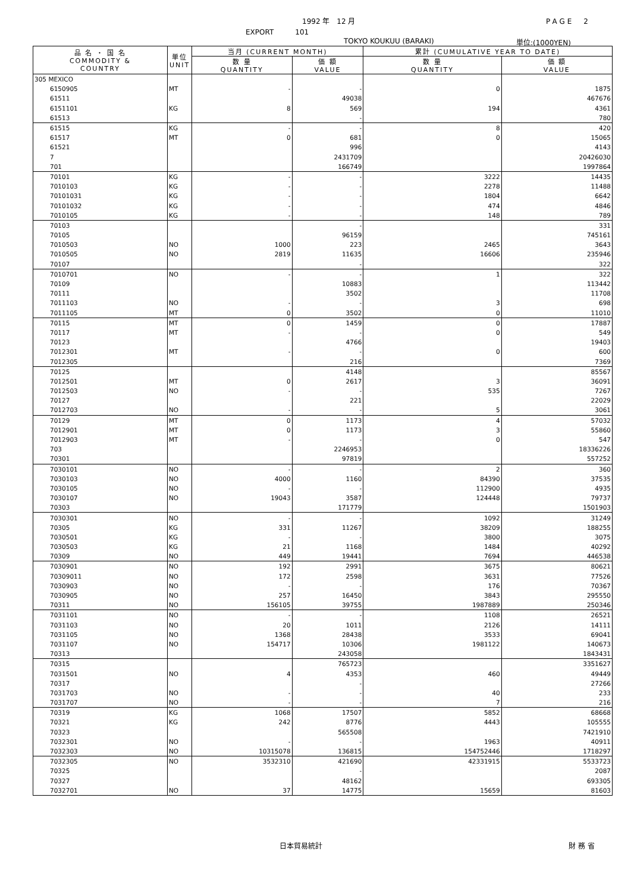1992 年　12 月 PAGE　2
EXPORT　　　101
TOKYO KOUKUU (BARAKI) 単位:(1000YEN)
| 品 名 ・ 国 名 COMMODITY & COUNTRY | 単位 UNIT | 当月 (CURRENT MONTH) | | 累計 (CUMULATIVE YEAR TO DATE) | |
| --- | --- | --- | --- | --- | --- |
| | | 数 量 QUANTITY | 価 額 VALUE | 数 量 QUANTITY | 価 額 VALUE |
| 305 MEXICO | | | | | |
| 6150905 | MT | - | - | 0 | 1875 |
| 61511 | | | 49038 | | 467676 |
| 6151101 | KG | 8 | 569 | 194 | 4361 |
| 61513 | | | - | | 780 |
| 61515 | KG | - | - | 8 | 420 |
| 61517 | MT | 0 | 681 | 0 | 15065 |
| 61521 | | | 996 | | 4143 |
| 7 | | | 2431709 | | 20426030 |
| 701 | | | 166749 | | 1997864 |
| 70101 | KG | - | - | 3222 | 14435 |
| 7010103 | KG | - | - | 2278 | 11488 |
| 70101031 | KG | - | - | 1804 | 6642 |
| 70101032 | KG | - | - | 474 | 4846 |
| 7010105 | KG | - | - | 148 | 789 |
| 70103 | | | - | | 331 |
| 70105 | | | 96159 | | 745161 |
| 7010503 | NO | 1000 | 223 | 2465 | 3643 |
| 7010505 | NO | 2819 | 11635 | 16606 | 235946 |
| 70107 | | | - | | 322 |
| 7010701 | NO | - | - | 1 | 322 |
| 70109 | | | 10883 | | 113442 |
| 70111 | | | 3502 | | 11708 |
| 7011103 | NO | - | - | 3 | 698 |
| 7011105 | MT | 0 | 3502 | 0 | 11010 |
| 70115 | MT | 0 | 1459 | 0 | 17887 |
| 70117 | MT | - | - | 0 | 549 |
| 70123 | | | 4766 | | 19403 |
| 7012301 | MT | - | - | 0 | 600 |
| 7012305 | | | 216 | | 7369 |
| 70125 | | | 4148 | | 85567 |
| 7012501 | MT | 0 | 2617 | 3 | 36091 |
| 7012503 | NO | - | - | 535 | 7267 |
| 70127 | | | 221 | | 22029 |
| 7012703 | NO | - | - | 5 | 3061 |
| 70129 | MT | 0 | 1173 | 4 | 57032 |
| 7012901 | MT | 0 | 1173 | 3 | 55860 |
| 7012903 | MT | - | - | 0 | 547 |
| 703 | | | 2246953 | | 18336226 |
| 70301 | | | 97819 | | 557252 |
| 7030101 | NO | - | - | 2 | 360 |
| 7030103 | NO | 4000 | 1160 | 84390 | 37535 |
| 7030105 | NO | - | - | 112900 | 4935 |
| 7030107 | NO | 19043 | 3587 | 124448 | 79737 |
| 70303 | | | 171779 | | 1501903 |
| 7030301 | NO | - | - | 1092 | 31249 |
| 70305 | KG | 331 | 11267 | 38209 | 188255 |
| 7030501 | KG | - | - | 3800 | 3075 |
| 7030503 | KG | 21 | 1168 | 1484 | 40292 |
| 70309 | NO | 449 | 19441 | 7694 | 446538 |
| 7030901 | NO | 192 | 2991 | 3675 | 80621 |
| 70309011 | NO | 172 | 2598 | 3631 | 77526 |
| 7030903 | NO | - | - | 176 | 70367 |
| 7030905 | NO | 257 | 16450 | 3843 | 295550 |
| 70311 | NO | 156105 | 39755 | 1987889 | 250346 |
| 7031101 | NO | - | - | 1108 | 26521 |
| 7031103 | NO | 20 | 1011 | 2126 | 14111 |
| 7031105 | NO | 1368 | 28438 | 3533 | 69041 |
| 7031107 | NO | 154717 | 10306 | 1981122 | 140673 |
| 70313 | | | 243058 | | 1843431 |
| 70315 | | | 765723 | | 3351627 |
| 7031501 | NO | 4 | 4353 | 460 | 49449 |
| 70317 | | | - | | 27266 |
| 7031703 | NO | - | - | 40 | 233 |
| 7031707 | NO | - | - | 7 | 216 |
| 70319 | KG | 1068 | 17507 | 5852 | 68668 |
| 70321 | KG | 242 | 8776 | 4443 | 105555 |
| 70323 | | | 565508 | | 7421910 |
| 7032301 | NO | - | - | 1963 | 40911 |
| 7032303 | NO | 10315078 | 136815 | 154752446 | 1718297 |
| 7032305 | NO | 3532310 | 421690 | 42331915 | 5533723 |
| 70325 | | | - | | 2087 |
| 70327 | | | 48162 | | 693305 |
| 7032701 | NO | 37 | 14775 | 15659 | 81603 |
日本貿易統計 財 務 省